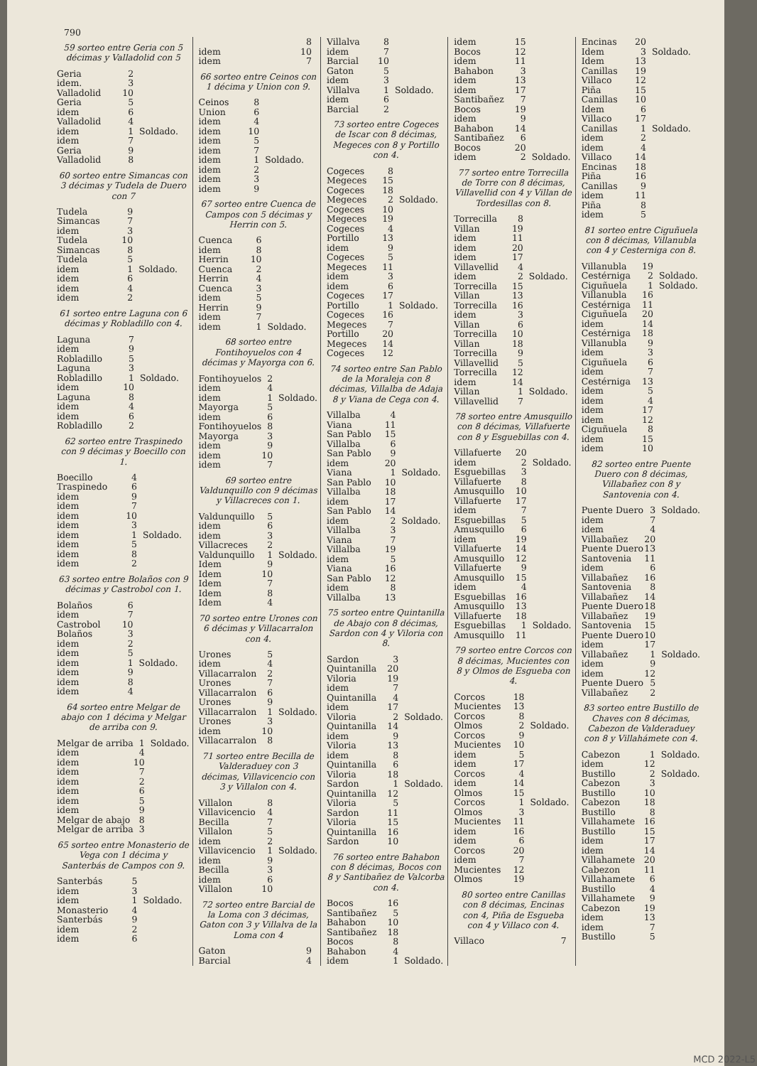790
59 sorteo entre Geria con 5 décimas y Valladolid con 5
| Geria | 2 | |
| idem. | 3 | |
| Valladolid | 10 | |
| Geria | 5 | |
| idem | 6 | |
| Valladolid | 4 | |
| idem | 1 | Soldado. |
| idem | 7 | |
| Geria | 9 | |
| Valladolid | 8 | |
60 sorteo entre Simancas con 3 décimas y Tudela de Duero con 7
| Tudela | 9 | |
| Simancas | 7 | |
| idem | 3 | |
| Tudela | 10 | |
| Simancas | 8 | |
| Tudela | 5 | |
| idem | 1 | Soldado. |
| idem | 6 | |
| idem | 4 | |
| idem | 2 | |
61 sorteo entre Laguna con 6 décimas y Robladillo con 4.
| Laguna | 7 | |
| idem | 9 | |
| Robladillo | 5 | |
| Laguna | 3 | |
| Robladillo | 1 | Soldado. |
| idem | 10 | |
| Laguna | 8 | |
| idem | 4 | |
| idem | 6 | |
| Robladillo | 2 | |
62 sorteo entre Traspinedo con 9 décimas y Boecillo con 1.
| Boecillo | 4 | |
| Traspinedo | 6 | |
| idem | 9 | |
| idem | 7 | |
| idem | 10 | |
| idem | 3 | |
| idem | 1 | Soldado. |
| idem | 5 | |
| idem | 8 | |
| idem | 2 | |
63 sorteo entre Bolaños con 9 décimas y Castrobol con 1.
| Bolaños | 6 | |
| idem | 7 | |
| Castrobol | 10 | |
| Bolaños | 3 | |
| idem | 2 | |
| idem | 5 | |
| idem | 1 | Soldado. |
| idem | 9 | |
| idem | 8 | |
| idem | 4 | |
64 sorteo entre Melgar de abajo con 1 décima y Melgar de arriba con 9.
| Melgar de arriba | 1 | Soldado. |
| idem | 4 | |
| idem | 10 | |
| idem | 7 | |
| idem | 2 | |
| idem | 6 | |
| idem | 5 | |
| idem | 9 | |
| Melgar de abajo | 8 | |
| Melgar de arriba | 3 | |
65 sorteo entre Monasterio de Vega con 1 décima y Santerbás de Campos con 9.
| Santerbás | 5 | |
| idem | 3 | |
| idem | 1 | Soldado. |
| Monasterio | 4 | |
| Santerbás | 9 | |
| idem | 2 | |
| idem | 6 | |
| | 8 | |
| idem | 10 | |
| idem | 7 | |
66 sorteo entre Ceinos con 1 décima y Union con 9.
| Ceinos | 8 | |
| Union | 6 | |
| idem | 4 | |
| idem | 10 | |
| idem | 5 | |
| idem | 7 | |
| idem | 1 | Soldado. |
| idem | 2 | |
| idem | 3 | |
| idem | 9 | |
67 sorteo entre Cuenca de Campos con 5 décimas y Herrin con 5.
| Cuenca | 6 | |
| idem | 8 | |
| Herrin | 10 | |
| Cuenca | 2 | |
| Herrin | 4 | |
| Cuenca | 3 | |
| idem | 5 | |
| Herrin | 9 | |
| idem | 7 | |
| idem | 1 | Soldado. |
68 sorteo entre Fontihoyuelos con 4 décimas y Mayorga con 6.
| Fontihoyuelos | 2 | |
| idem | 4 | |
| idem | 1 | Soldado. |
| Mayorga | 5 | |
| idem | 6 | |
| Fontihoyuelos | 8 | |
| Mayorga | 3 | |
| idem | 9 | |
| idem | 10 | |
| idem | 7 | |
69 sorteo entre Valdunquillo con 9 décimas y Villacreces con 1.
| Valdunquillo | 5 | |
| idem | 6 | |
| idem | 3 | |
| Villacreces | 2 | |
| Valdunquillo | 1 | Soldado. |
| Idem | 9 | |
| Idem | 10 | |
| Idem | 7 | |
| Idem | 8 | |
| Idem | 4 | |
70 sorteo entre Urones con 6 décimas y Villacarralon con 4.
| Urones | 5 | |
| idem | 4 | |
| Villacarralon | 2 | |
| Urones | 7 | |
| Villacarralon | 6 | |
| Urones | 9 | |
| Villacarralon | 1 | Soldado. |
| Urones | 3 | |
| idem | 10 | |
| Villacarralon | 8 | |
71 sorteo entre Becilla de Valderaduey con 3 décimas, Villavicencio con 3 y Villalon con 4.
| Villalon | 8 | |
| Villavicencio | 4 | |
| Becilla | 7 | |
| Villalon | 5 | |
| idem | 2 | |
| Villavicencio | 1 | Soldado. |
| idem | 9 | |
| Becilla | 3 | |
| idem | 6 | |
| Villalon | 10 | |
72 sorteo entre Barcial de la Loma con 3 décimas, Gaton con 3 y Villalva de la Loma con 4
| Gaton | 9 | |
| Barcial | 4 | |
| Villalva | 8 | |
| idem | 7 | |
| Barcial | 10 | |
| Gaton | 5 | |
| idem | 3 | |
| Villalva | 1 | Soldado. |
| idem | 6 | |
| Barcial | 2 | |
73 sorteo entre Cogeces de Iscar con 8 décimas, Megeces con 8 y Portillo con 4.
| Cogeces | 8 | |
| Megeces | 15 | |
| Cogeces | 18 | |
| Megeces | 2 | Soldado. |
| Cogeces | 10 | |
| Megeces | 19 | |
| Cogeces | 4 | |
| Portillo | 13 | |
| idem | 9 | |
| Cogeces | 5 | |
| Megeces | 11 | |
| idem | 3 | |
| idem | 6 | |
| Cogeces | 17 | |
| Portillo | 1 | Soldado. |
| Cogeces | 16 | |
| Megeces | 7 | |
| Portillo | 20 | |
| Megeces | 14 | |
| Cogeces | 12 | |
74 sorteo entre San Pablo de la Moraleja con 8 décimas, Villalba de Adaja 8 y Viana de Cega con 4.
| Villalba | 4 | |
| Viana | 11 | |
| San Pablo | 15 | |
| Villalba | 6 | |
| San Pablo | 9 | |
| idem | 20 | |
| Viana | 1 | Soldado. |
| San Pablo | 10 | |
| Villalba | 18 | |
| idem | 17 | |
| San Pablo | 14 | |
| idem | 2 | Soldado. |
| Villalba | 3 | |
| Viana | 7 | |
| Villalba | 19 | |
| idem | 5 | |
| Viana | 16 | |
| San Pablo | 12 | |
| idem | 8 | |
| Villalba | 13 | |
75 sorteo entre Quintanilla de Abajo con 8 décimas, Sardon con 4 y Viloria con 8.
| Sardon | 3 | |
| Quintanilla | 20 | |
| Viloria | 19 | |
| idem | 7 | |
| Quintanilla | 4 | |
| idem | 17 | |
| Viloria | 2 | Soldado. |
| Quintanilla | 14 | |
| idem | 9 | |
| Viloria | 13 | |
| idem | 8 | |
| Quintanilla | 6 | |
| Viloria | 18 | |
| Sardon | 1 | Soldado. |
| Quintanilla | 12 | |
| Viloria | 5 | |
| Sardon | 11 | |
| Viloria | 15 | |
| Quintanilla | 16 | |
| Sardon | 10 | |
76 sorteo entre Bahabon con 8 décimas, Bocos con 8 y Santibañez de Valcorba con 4.
| Bocos | 16 | |
| Santibañez | 5 | |
| Bahabon | 10 | |
| Santibañez | 18 | |
| Bocos | 8 | |
| Bahabon | 4 | |
| idem | 1 | Soldado. |
| idem | 15 | |
| Bocos | 12 | |
| idem | 11 | |
| Bahabon | 3 | |
| idem | 13 | |
| idem | 17 | |
| Santibañez | 7 | |
| Bocos | 19 | |
| idem | 9 | |
| Bahabon | 14 | |
| Santibañez | 6 | |
| Bocos | 20 | |
| idem | 2 | Soldado. |
77 sorteo entre Torrecilla de Torre con 8 décimas, Villavellid con 4 y Villan de Tordesillas con 8.
| Torrecilla | 8 | |
| Villan | 19 | |
| idem | 11 | |
| idem | 20 | |
| idem | 17 | |
| Villavellid | 4 | |
| idem | 2 | Soldado. |
| Torrecilla | 15 | |
| Villan | 13 | |
| Torrecilla | 16 | |
| idem | 3 | |
| Villan | 6 | |
| Torrecilla | 10 | |
| Villan | 18 | |
| Torrecilla | 9 | |
| Villavellid | 5 | |
| Torrecilla | 12 | |
| idem | 14 | |
| Villan | 1 | Soldado. |
| Villavellid | 7 | |
78 sorteo entre Amusquillo con 8 décimas, Villafuerte con 8 y Esguebillas con 4.
| Villafuerte | 20 | |
| idem | 2 | Soldado. |
| Esguebillas | 3 | |
| Villafuerte | 8 | |
| Amusquillo | 10 | |
| Villafuerte | 17 | |
| idem | 7 | |
| Esguebillas | 5 | |
| Amusquillo | 6 | |
| idem | 19 | |
| Villafuerte | 14 | |
| Amusquillo | 12 | |
| Villafuerte | 9 | |
| Amusquillo | 15 | |
| idem | 4 | |
| Esguebillas | 16 | |
| Amusquillo | 13 | |
| Villafuerte | 18 | |
| Esguebillas | 1 | Soldado. |
| Amusquillo | 11 | |
79 sorteo entre Corcos con 8 décimas, Mucientes con 8 y Olmos de Esgueba con 4.
| Corcos | 18 | |
| Mucientes | 13 | |
| Corcos | 8 | |
| Olmos | 2 | Soldado. |
| Corcos | 9 | |
| Mucientes | 10 | |
| idem | 5 | |
| idem | 17 | |
| Corcos | 4 | |
| idem | 14 | |
| Olmos | 15 | |
| Corcos | 1 | Soldado. |
| Olmos | 3 | |
| Mucientes | 11 | |
| idem | 16 | |
| idem | 6 | |
| Corcos | 20 | |
| idem | 7 | |
| Mucientes | 12 | |
| Olmos | 19 | |
80 sorteo entre Canillas con 8 décimas, Encinas con 4, Piña de Esgueba con 4 y Villaco con 4.
| Villaco | 7 | |
| Encinas | 20 | |
| Idem | 3 | Soldado. |
| Idem | 13 | |
| Canillas | 19 | |
| Villaco | 12 | |
| Piña | 15 | |
| Canillas | 10 | |
| Idem | 6 | |
| Villaco | 17 | |
| Canillas | 1 | Soldado. |
| idem | 2 | |
| idem | 4 | |
| Villaco | 14 | |
| Encinas | 18 | |
| Piña | 16 | |
| Canillas | 9 | |
| idem | 11 | |
| Piña | 8 | |
| idem | 5 | |
81 sorteo entre Ciguñuela con 8 décimas, Villanubla con 4 y Cesterniga con 8.
| Villanubla | 19 | |
| Cestérniga | 2 | Soldado. |
| Ciguñuela | 1 | Soldado. |
| Villanubla | 16 | |
| Cestérniga | 11 | |
| Ciguñuela | 20 | |
| idem | 14 | |
| Cestérniga | 18 | |
| Villanubla | 9 | |
| idem | 3 | |
| Ciguñuela | 6 | |
| idem | 7 | |
| Cestérniga | 13 | |
| idem | 5 | |
| idem | 4 | |
| idem | 17 | |
| idem | 12 | |
| Ciguñuela | 8 | |
| idem | 15 | |
| idem | 10 | |
82 sorteo entre Puente Duero con 8 décimas, Villabañez con 8 y Santovenia con 4.
| Puente Duero | 3 | Soldado. |
| idem | 7 | |
| idem | 4 | |
| Villabañez | 20 | |
| Puente Duero | 13 | |
| Santovenia | 11 | |
| idem | 6 | |
| Villabañez | 16 | |
| Santovenia | 8 | |
| Villabañez | 14 | |
| Puente Duero | 18 | |
| Villabañez | 19 | |
| Santovenia | 15 | |
| Puente Duero | 10 | |
| idem | 17 | |
| Villabañez | 1 | Soldado. |
| idem | 9 | |
| idem | 12 | |
| Puente Duero | 5 | |
| Villabañez | 2 | |
83 sorteo entre Bustillo de Chaves con 8 décimas, Cabezon de Valderaduey con 8 y Villahámete con 4.
| Cabezon | 1 | Soldado. |
| idem | 12 | |
| Bustillo | 2 | Soldado. |
| Cabezon | 3 | |
| Bustillo | 10 | |
| Cabezon | 18 | |
| Bustillo | 8 | |
| Villahamete | 16 | |
| Bustillo | 15 | |
| idem | 17 | |
| idem | 14 | |
| Villahamete | 20 | |
| Cabezon | 11 | |
| Villahamete | 6 | |
| Bustillo | 4 | |
| Villahamete | 9 | |
| Cabezon | 19 | |
| idem | 13 | |
| idem | 7 | |
| Bustillo | 5 | |
MCD 2022-L5